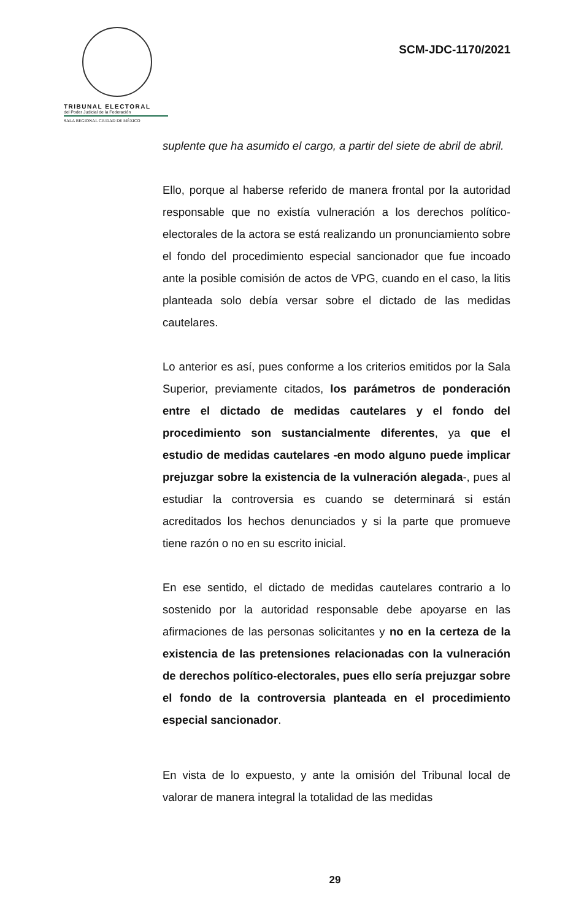TRIBUNAL ELECTORAL
del Poder Judicial de la Federación
SALA REGIONAL CIUDAD DE MÉXICO
SCM-JDC-1170/2021
suplente que ha asumido el cargo, a partir del siete de abril de abril.
Ello, porque al haberse referido de manera frontal por la autoridad responsable que no existía vulneración a los derechos político-electorales de la actora se está realizando un pronunciamiento sobre el fondo del procedimiento especial sancionador que fue incoado ante la posible comisión de actos de VPG, cuando en el caso, la litis planteada solo debía versar sobre el dictado de las medidas cautelares.
Lo anterior es así, pues conforme a los criterios emitidos por la Sala Superior, previamente citados, los parámetros de ponderación entre el dictado de medidas cautelares y el fondo del procedimiento son sustancialmente diferentes, ya que el estudio de medidas cautelares -en modo alguno puede implicar prejuzgar sobre la existencia de la vulneración alegada-, pues al estudiar la controversia es cuando se determinará si están acreditados los hechos denunciados y si la parte que promueve tiene razón o no en su escrito inicial.
En ese sentido, el dictado de medidas cautelares contrario a lo sostenido por la autoridad responsable debe apoyarse en las afirmaciones de las personas solicitantes y no en la certeza de la existencia de las pretensiones relacionadas con la vulneración de derechos político-electorales, pues ello sería prejuzgar sobre el fondo de la controversia planteada en el procedimiento especial sancionador.
En vista de lo expuesto, y ante la omisión del Tribunal local de valorar de manera integral la totalidad de las medidas
29